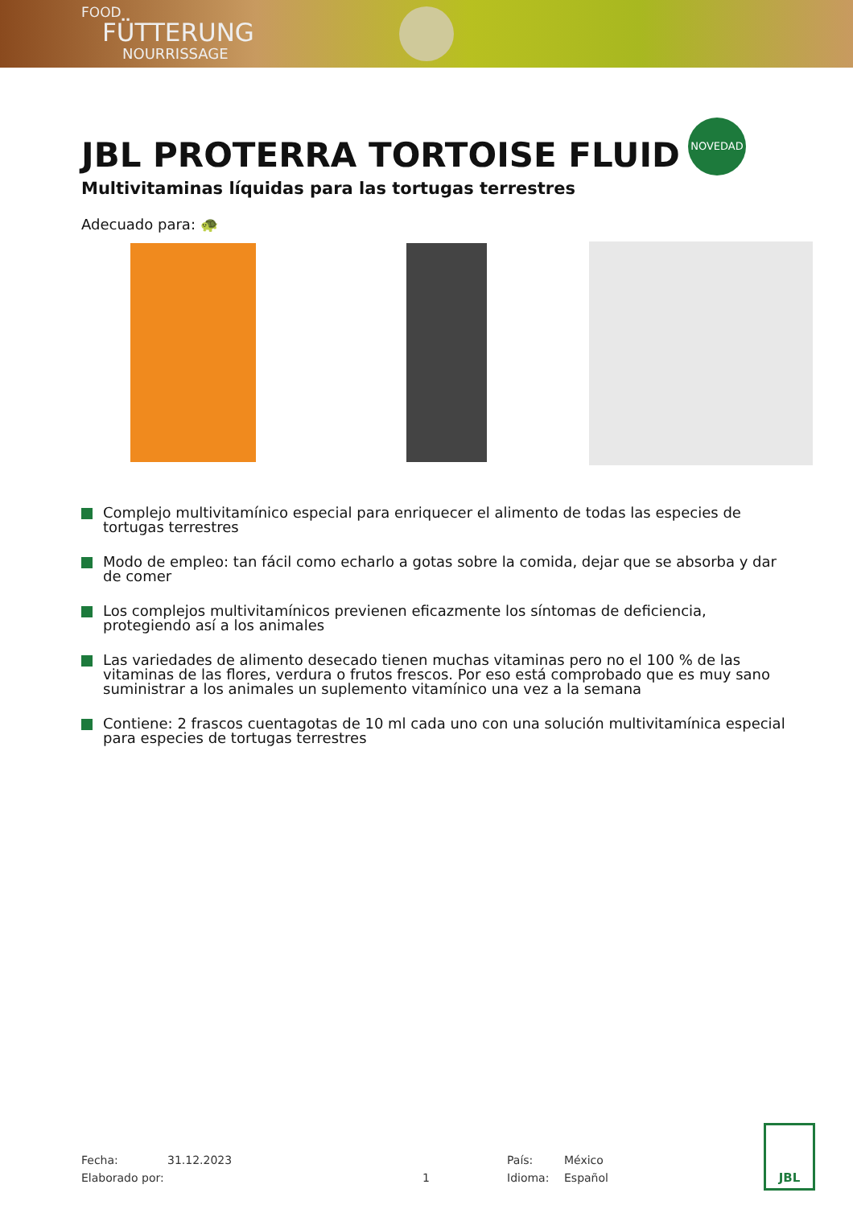FOOD
FÜTTERUNG
NOURRISSAGE
JBL PROTERRA TORTOISE FLUID
NOVEDAD
Multivitaminas líquidas para las tortugas terrestres
Adecuado para: 🐢
Complejo multivitamínico especial para enriquecer el alimento de todas las especies de tortugas terrestres
Modo de empleo: tan fácil como echarlo a gotas sobre la comida, dejar que se absorba y dar de comer
Los complejos multivitamínicos previenen eficazmente los síntomas de deficiencia, protegiendo así a los animales
Las variedades de alimento desecado tienen muchas vitaminas pero no el 100 % de las vitaminas de las flores, verdura o frutos frescos. Por eso está comprobado que es muy sano suministrar a los animales un suplemento vitamínico una vez a la semana
Contiene: 2 frascos cuentagotas de 10 ml cada uno con una solución multivitamínica especial para especies de tortugas terrestres
Fecha:
Elaborado por:
31.12.2023
1
País:
Idioma:
México
Español
JBL